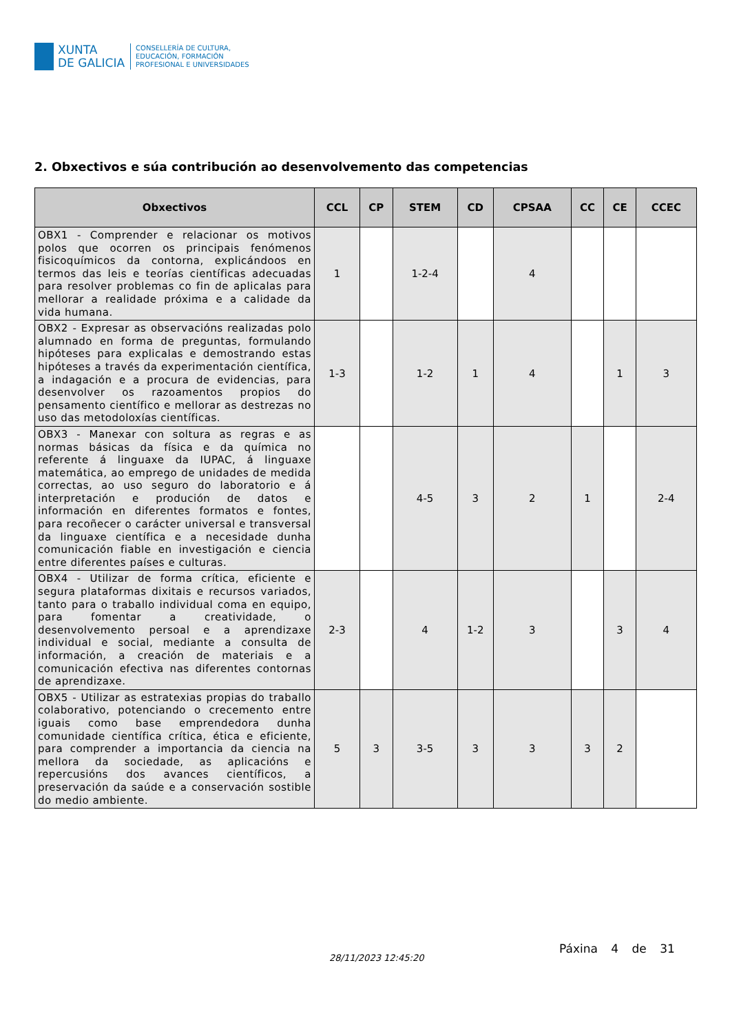XUNTA
DE GALICIA
CONSELLERÍA DE CULTURA,
EDUCACIÓN, FORMACIÓN
PROFESIONAL E UNIVERSIDADES
2. Obxectivos e súa contribución ao desenvolvemento das competencias
| Obxectivos | CCL | CP | STEM | CD | CPSAA | CC | CE | CCEC |
| --- | --- | --- | --- | --- | --- | --- | --- | --- |
| OBX1 - Comprender e relacionar os motivos polos que ocorren os principais fenómenos fisicoquímicos da contorna, explicándoos en termos das leis e teorías científicas adecuadas para resolver problemas co fin de aplicalas para mellorar a realidade próxima e a calidade da vida humana. | 1 | | 1-2-4 | | 4 | | | |
| OBX2 - Expresar as observacións realizadas polo alumnado en forma de preguntas, formulando hipóteses para explicalas e demostrando estas hipóteses a través da experimentación científica, a indagación e a procura de evidencias, para desenvolver os razoamentos propios do pensamento científico e mellorar as destrezas no uso das metodoloxías científicas. | 1-3 | | 1-2 | 1 | 4 | | 1 | 3 |
| OBX3 - Manexar con soltura as regras e as normas básicas da física e da química no referente á linguaxe da IUPAC, á linguaxe matemática, ao emprego de unidades de medida correctas, ao uso seguro do laboratorio e á interpretación e produción de datos e información en diferentes formatos e fontes, para recoñecer o carácter universal e transversal da linguaxe científica e a necesidade dunha comunicación fiable en investigación e ciencia entre diferentes países e culturas. | | | 4-5 | 3 | 2 | 1 | | 2-4 |
| OBX4 - Utilizar de forma crítica, eficiente e segura plataformas dixitais e recursos variados, tanto para o traballo individual coma en equipo, para fomentar a creatividade, o desenvolvemento persoal e a aprendizaxe individual e social, mediante a consulta de información, a creación de materiais e a comunicación efectiva nas diferentes contornas de aprendizaxe. | 2-3 | | 4 | 1-2 | 3 | | 3 | 4 |
| OBX5 - Utilizar as estratexias propias do traballo colaborativo, potenciando o crecemento entre iguais como base emprendedora dunha comunidade científica crítica, ética e eficiente, para comprender a importancia da ciencia na mellora da sociedade, as aplicacións e repercusións dos avances científicos, a preservación da saúde e a conservación sostible do medio ambiente. | 5 | 3 | 3-5 | 3 | 3 | 3 | 2 | |
28/11/2023 12:45:20
Páxina 4 de 31